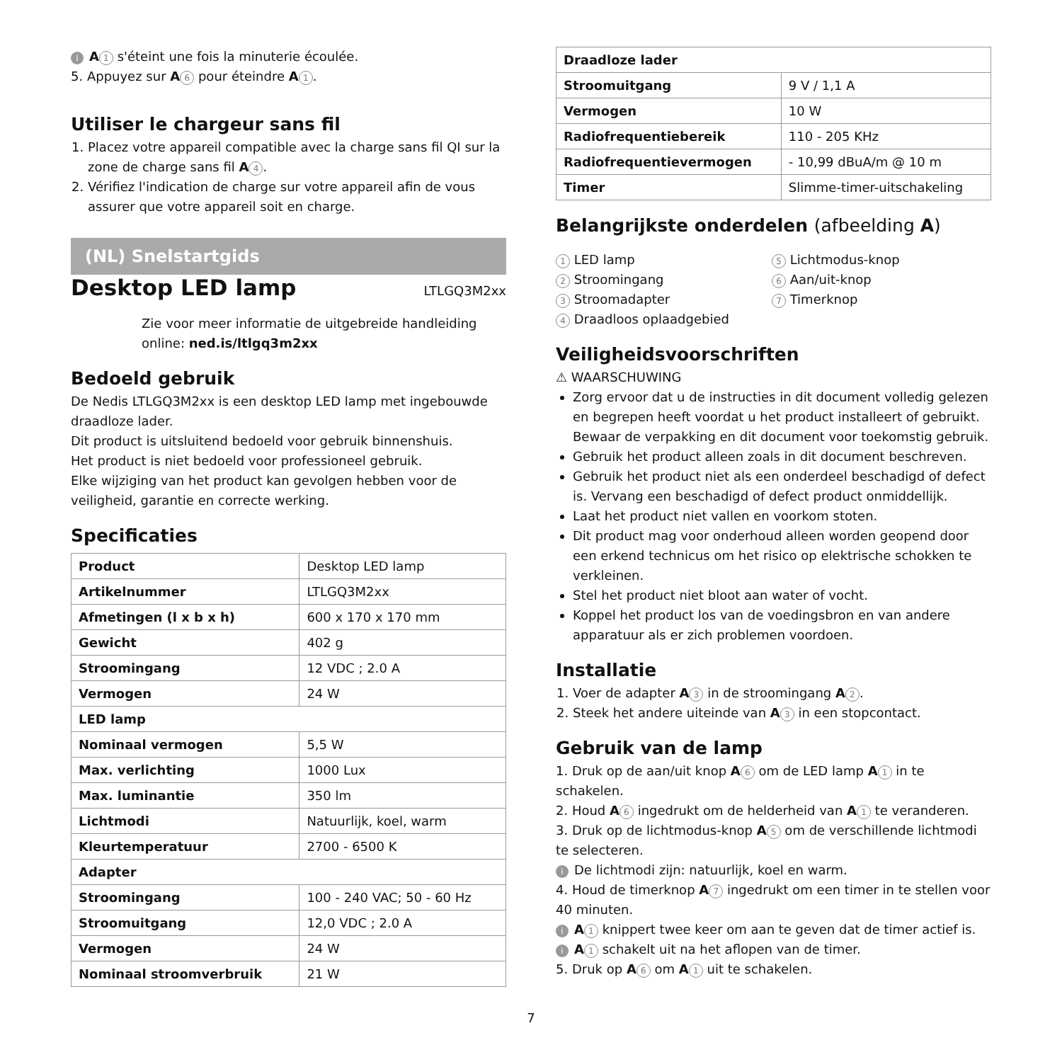i A 1 s'éteint une fois la minuterie écoulée.
5. Appuyez sur A 6 pour éteindre A 1.
Utiliser le chargeur sans fil
1. Placez votre appareil compatible avec la charge sans fil QI sur la zone de charge sans fil A 4.
2. Vérifiez l'indication de charge sur votre appareil afin de vous assurer que votre appareil soit en charge.
(NL) Snelstartgids
Desktop LED lamp
LTLGQ3M2xx
Zie voor meer informatie de uitgebreide handleiding online: ned.is/ltlgq3m2xx
Bedoeld gebruik
De Nedis LTLGQ3M2xx is een desktop LED lamp met ingebouwde draadloze lader.
Dit product is uitsluitend bedoeld voor gebruik binnenshuis.
Het product is niet bedoeld voor professioneel gebruik.
Elke wijziging van het product kan gevolgen hebben voor de veiligheid, garantie en correcte werking.
Specificaties
| Product | Desktop LED lamp |
| Artikelnummer | LTLGQ3M2xx |
| Afmetingen (l x b x h) | 600 x 170 x 170 mm |
| Gewicht | 402 g |
| Stroomingang | 12 VDC ; 2.0 A |
| Vermogen | 24 W |
| LED lamp | |
| Nominaal vermogen | 5,5 W |
| Max. verlichting | 1000 Lux |
| Max. luminantie | 350 lm |
| Lichtmodi | Natuurlijk, koel, warm |
| Kleurtemperatuur | 2700 - 6500 K |
| Adapter | |
| Stroomingang | 100 - 240 VAC; 50 - 60 Hz |
| Stroomuitgang | 12,0 VDC ; 2.0 A |
| Vermogen | 24 W |
| Nominaal stroomverbruik | 21 W |
| Draadloze lader | |
| --- | --- |
| Stroomuitgang | 9 V / 1,1 A |
| Vermogen | 10 W |
| Radiofrequentiebereik | 110 - 205 KHz |
| Radiofrequentievermogen | - 10,99 dBuA/m @ 10 m |
| Timer | Slimme-timer-uitschakeling |
Belangrijkste onderdelen (afbeelding A)
1 LED lamp
2 Stroomingang
3 Stroomadapter
4 Draadloos oplaadgebied
5 Lichtmodus-knop
6 Aan/uit-knop
7 Timerknop
Veiligheidsvoorschriften
⚠ WAARSCHUWING
Zorg ervoor dat u de instructies in dit document volledig gelezen en begrepen heeft voordat u het product installeert of gebruikt. Bewaar de verpakking en dit document voor toekomstig gebruik.
Gebruik het product alleen zoals in dit document beschreven.
Gebruik het product niet als een onderdeel beschadigd of defect is. Vervang een beschadigd of defect product onmiddellijk.
Laat het product niet vallen en voorkom stoten.
Dit product mag voor onderhoud alleen worden geopend door een erkend technicus om het risico op elektrische schokken te verkleinen.
Stel het product niet bloot aan water of vocht.
Koppel het product los van de voedingsbron en van andere apparatuur als er zich problemen voordoen.
Installatie
1. Voer de adapter A 3 in de stroomingang A 2.
2. Steek het andere uiteinde van A 3 in een stopcontact.
Gebruik van de lamp
1. Druk op de aan/uit knop A 6 om de LED lamp A 1 in te schakelen.
2. Houd A 6 ingedrukt om de helderheid van A 1 te veranderen.
3. Druk op de lichtmodus-knop A 5 om de verschillende lichtmodi te selecteren.
i De lichtmodi zijn: natuurlijk, koel en warm.
4. Houd de timerknop A 7 ingedrukt om een timer in te stellen voor 40 minuten.
i A 1 knippert twee keer om aan te geven dat de timer actief is.
i A 1 schakelt uit na het aflopen van de timer.
5. Druk op A 6 om A 1 uit te schakelen.
7